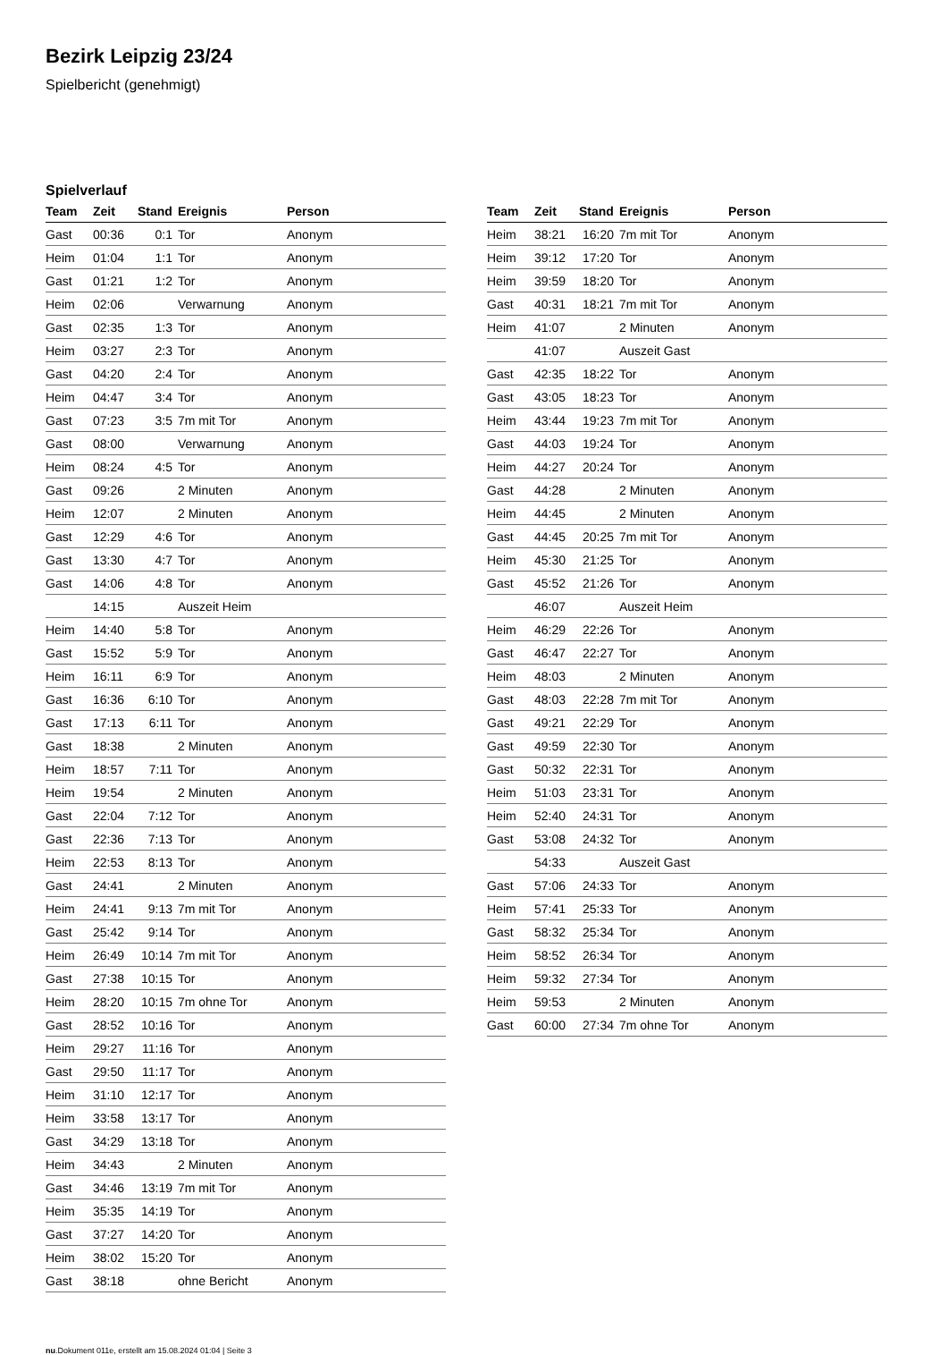Bezirk Leipzig 23/24
Spielbericht (genehmigt)
Spielverlauf
| Team | Zeit | Stand | Ereignis | Person |
| --- | --- | --- | --- | --- |
| Gast | 00:36 | 0:1 | Tor | Anonym |
| Heim | 01:04 | 1:1 | Tor | Anonym |
| Gast | 01:21 | 1:2 | Tor | Anonym |
| Heim | 02:06 | | Verwarnung | Anonym |
| Gast | 02:35 | 1:3 | Tor | Anonym |
| Heim | 03:27 | 2:3 | Tor | Anonym |
| Gast | 04:20 | 2:4 | Tor | Anonym |
| Heim | 04:47 | 3:4 | Tor | Anonym |
| Gast | 07:23 | 3:5 | 7m mit Tor | Anonym |
| Gast | 08:00 | | Verwarnung | Anonym |
| Heim | 08:24 | 4:5 | Tor | Anonym |
| Gast | 09:26 | | 2 Minuten | Anonym |
| Heim | 12:07 | | 2 Minuten | Anonym |
| Gast | 12:29 | 4:6 | Tor | Anonym |
| Gast | 13:30 | 4:7 | Tor | Anonym |
| Gast | 14:06 | 4:8 | Tor | Anonym |
| | 14:15 | | Auszeit Heim | |
| Heim | 14:40 | 5:8 | Tor | Anonym |
| Gast | 15:52 | 5:9 | Tor | Anonym |
| Heim | 16:11 | 6:9 | Tor | Anonym |
| Gast | 16:36 | 6:10 | Tor | Anonym |
| Gast | 17:13 | 6:11 | Tor | Anonym |
| Gast | 18:38 | | 2 Minuten | Anonym |
| Heim | 18:57 | 7:11 | Tor | Anonym |
| Heim | 19:54 | | 2 Minuten | Anonym |
| Gast | 22:04 | 7:12 | Tor | Anonym |
| Gast | 22:36 | 7:13 | Tor | Anonym |
| Heim | 22:53 | 8:13 | Tor | Anonym |
| Gast | 24:41 | | 2 Minuten | Anonym |
| Heim | 24:41 | 9:13 | 7m mit Tor | Anonym |
| Gast | 25:42 | 9:14 | Tor | Anonym |
| Heim | 26:49 | 10:14 | 7m mit Tor | Anonym |
| Gast | 27:38 | 10:15 | Tor | Anonym |
| Heim | 28:20 | 10:15 | 7m ohne Tor | Anonym |
| Gast | 28:52 | 10:16 | Tor | Anonym |
| Heim | 29:27 | 11:16 | Tor | Anonym |
| Gast | 29:50 | 11:17 | Tor | Anonym |
| Heim | 31:10 | 12:17 | Tor | Anonym |
| Heim | 33:58 | 13:17 | Tor | Anonym |
| Gast | 34:29 | 13:18 | Tor | Anonym |
| Heim | 34:43 | | 2 Minuten | Anonym |
| Gast | 34:46 | 13:19 | 7m mit Tor | Anonym |
| Heim | 35:35 | 14:19 | Tor | Anonym |
| Gast | 37:27 | 14:20 | Tor | Anonym |
| Heim | 38:02 | 15:20 | Tor | Anonym |
| Gast | 38:18 | | ohne Bericht | Anonym |
| Team | Zeit | Stand | Ereignis | Person |
| --- | --- | --- | --- | --- |
| Heim | 38:21 | 16:20 | 7m mit Tor | Anonym |
| Heim | 39:12 | 17:20 | Tor | Anonym |
| Heim | 39:59 | 18:20 | Tor | Anonym |
| Gast | 40:31 | 18:21 | 7m mit Tor | Anonym |
| Heim | 41:07 | | 2 Minuten | Anonym |
| | 41:07 | | Auszeit Gast | |
| Gast | 42:35 | 18:22 | Tor | Anonym |
| Gast | 43:05 | 18:23 | Tor | Anonym |
| Heim | 43:44 | 19:23 | 7m mit Tor | Anonym |
| Gast | 44:03 | 19:24 | Tor | Anonym |
| Heim | 44:27 | 20:24 | Tor | Anonym |
| Gast | 44:28 | | 2 Minuten | Anonym |
| Heim | 44:45 | | 2 Minuten | Anonym |
| Gast | 44:45 | 20:25 | 7m mit Tor | Anonym |
| Heim | 45:30 | 21:25 | Tor | Anonym |
| Gast | 45:52 | 21:26 | Tor | Anonym |
| | 46:07 | | Auszeit Heim | |
| Heim | 46:29 | 22:26 | Tor | Anonym |
| Gast | 46:47 | 22:27 | Tor | Anonym |
| Heim | 48:03 | | 2 Minuten | Anonym |
| Gast | 48:03 | 22:28 | 7m mit Tor | Anonym |
| Gast | 49:21 | 22:29 | Tor | Anonym |
| Gast | 49:59 | 22:30 | Tor | Anonym |
| Gast | 50:32 | 22:31 | Tor | Anonym |
| Heim | 51:03 | 23:31 | Tor | Anonym |
| Heim | 52:40 | 24:31 | Tor | Anonym |
| Gast | 53:08 | 24:32 | Tor | Anonym |
| | 54:33 | | Auszeit Gast | |
| Gast | 57:06 | 24:33 | Tor | Anonym |
| Heim | 57:41 | 25:33 | Tor | Anonym |
| Gast | 58:32 | 25:34 | Tor | Anonym |
| Heim | 58:52 | 26:34 | Tor | Anonym |
| Heim | 59:32 | 27:34 | Tor | Anonym |
| Heim | 59:53 | | 2 Minuten | Anonym |
| Gast | 60:00 | 27:34 | 7m ohne Tor | Anonym |
nu.Dokument 011e, erstellt am 15.08.2024 01:04 | Seite 3